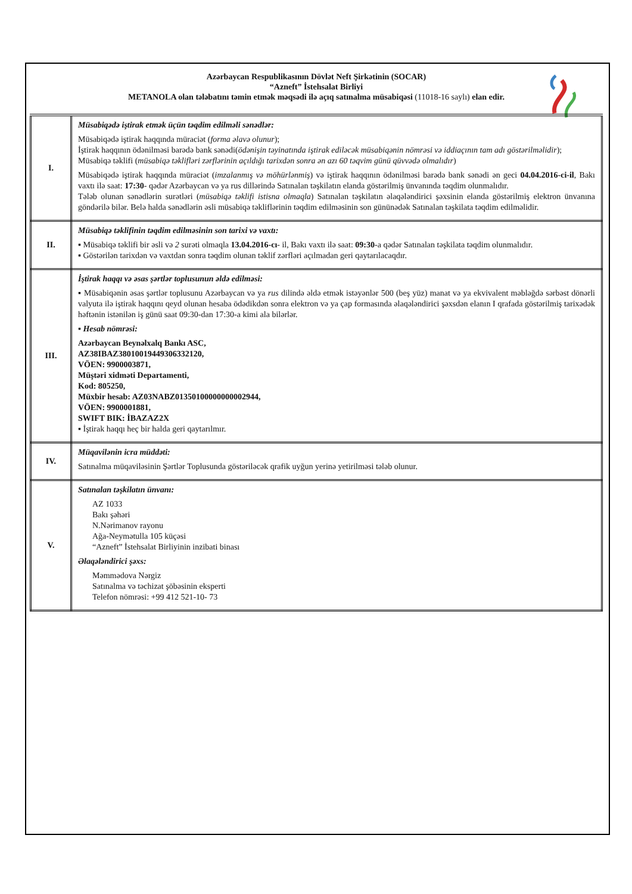Azərbaycan Respublikasının Dövlət Neft Şirkətinin (SOCAR)
“Azneft” İstehsalat Birliyi
METANOLA olan tələbatını təmin etmək məqsədi ilə açıq satınalma müsabiqəsi (11018-16 saylı) elan edir.
| I. | Müsabiqədə iştirak etmək üçün təqdim edilməli sənədlər: Müsabiqədə iştirak haqqında müraciət ( forma əlavə olunur ); İştirak haqqının ödənilməsi barədə bank sənədi( ödənişin təyinatında iştirak ediləcək müsabiqənin nömrəsi və iddiaçının tam adı göstərilməlidir ); Müsabiqə təklifi ( müsabiqə təklifləri zərflərinin açıldığı tarixdən sonra ən azı 60 təqvim günü qüvvədə olmalıdır ) Müsabiqədə iştirak haqqında müraciət ( imzalanmış və möhürlənmiş ) və iştirak haqqının ödənilməsi barədə bank sənədi ən geci 04.04.2016-ci-il , Bakı vaxtı ilə saat: 17:30 - qədər Azərbaycan və ya rus dillərində Satınalan təşkilatın elanda göstərilmiş ünvanında təqdim olunmalıdır. Tələb olunan sənədlərin surətləri ( müsabiqə təklifi istisna olmaqla ) Satınalan təşkilatın əlaqələndirici şəxsinin elanda göstərilmiş elektron ünvanına göndərilə bilər. Belə halda sənədlərin əsli müsabiqə təkliflərinin təqdim edilməsinin son gününədək Satınalan təşkilata təqdim edilməlidir. |
| II. | Müsabiqə təklifinin təqdim edilməsinin son tarixi və vaxtı: ▪ Müsabiqə təklifi bir əsli və 2 surəti olmaqla 13.04.2016-cı - il, Bakı vaxtı ilə saat: 09:30 -a qədər Satınalan təşkilata təqdim olunmalıdır. ▪ Göstərilən tarixdən və vaxtdan sonra təqdim olunan təklif zərfləri açılmadan geri qaytarılacaqdır. |
| III. | İştirak haqqı və əsas şərtlər toplusunun əldə edilməsi: ▪ Müsabiqənin əsas şərtlər toplusunu Azərbaycan və ya rus dilində əldə etmək istəyənlər 500 (beş yüz) manat və ya ekvivalent məbləğdə sərbəst dönərli valyuta ilə iştirak haqqını qeyd olunan hesaba ödədikdən sonra elektron və ya çap formasında əlaqələndirici şəxsdən elanın I qrafada göstərilmiş tarixədək həftənin istənilən iş günü saat 09:30-dan 17:30-a kimi ala bilərlər. ▪ Hesab nömrəsi: Azərbaycan Beynəlxalq Bankı ASC, AZ38IBAZ38010019449306332120, VÖEN: 9900003871, Müştəri xidməti Departamenti, Kod: 805250, Müxbir hesab: AZ03NABZ01350100000000002944, VÖEN: 9900001881, SWIFT BIK: İBAZAZ2X ▪ İştirak haqqı heç bir halda geri qaytarılmır. |
| IV. | Müqavilənin icra müddəti: Satınalma müqaviləsinin Şərtlər Toplusunda göstəriləcək qrafik uyğun yerinə yetirilməsi tələb olunur. |
| V. | Satınalan təşkilatın ünvanı: AZ 1033 Bakı şəhəri N.Nərimanov rayonu Ağa-Neymətulla 105 küçəsi “Azneft” İstehsalat Birliyinin inzibati binası Əlaqələndirici şəxs: Məmmədova Nərgiz Satınalma və təchizat şöbəsinin eksperti Telefon nömrəsi: +99 412 521-10- 73 |